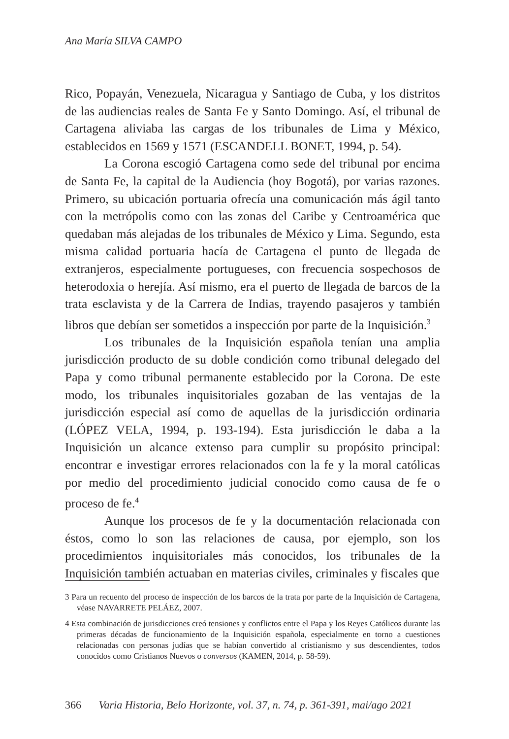Ana María SILVA CAMPO
Rico, Popayán, Venezuela, Nicaragua y Santiago de Cuba, y los distritos de las audiencias reales de Santa Fe y Santo Domingo. Así, el tribunal de Cartagena aliviaba las cargas de los tribunales de Lima y México, establecidos en 1569 y 1571 (ESCANDELL BONET, 1994, p. 54).
La Corona escogió Cartagena como sede del tribunal por encima de Santa Fe, la capital de la Audiencia (hoy Bogotá), por varias razones. Primero, su ubicación portuaria ofrecía una comunicación más ágil tanto con la metrópolis como con las zonas del Caribe y Centroamérica que quedaban más alejadas de los tribunales de México y Lima. Segundo, esta misma calidad portuaria hacía de Cartagena el punto de llegada de extranjeros, especialmente portugueses, con frecuencia sospechosos de heterodoxia o herejía. Así mismo, era el puerto de llegada de barcos de la trata esclavista y de la Carrera de Indias, trayendo pasajeros y también libros que debían ser sometidos a inspección por parte de la Inquisición.<sup>3</sup>
Los tribunales de la Inquisición española tenían una amplia jurisdicción producto de su doble condición como tribunal delegado del Papa y como tribunal permanente establecido por la Corona. De este modo, los tribunales inquisitoriales gozaban de las ventajas de la jurisdicción especial así como de aquellas de la jurisdicción ordinaria (LÓPEZ VELA, 1994, p. 193-194). Esta jurisdicción le daba a la Inquisición un alcance extenso para cumplir su propósito principal: encontrar e investigar errores relacionados con la fe y la moral católicas por medio del procedimiento judicial conocido como causa de fe o proceso de fe.<sup>4</sup>
Aunque los procesos de fe y la documentación relacionada con éstos, como lo son las relaciones de causa, por ejemplo, son los procedimientos inquisitoriales más conocidos, los tribunales de la Inquisición también actuaban en materias civiles, criminales y fiscales que
3 Para un recuento del proceso de inspección de los barcos de la trata por parte de la Inquisición de Cartagena, véase NAVARRETE PELÁEZ, 2007.
4 Esta combinación de jurisdicciones creó tensiones y conflictos entre el Papa y los Reyes Católicos durante las primeras décadas de funcionamiento de la Inquisición española, especialmente en torno a cuestiones relacionadas con personas judías que se habían convertido al cristianismo y sus descendientes, todos conocidos como Cristianos Nuevos o conversos (KAMEN, 2014, p. 58-59).
366 Varia Historia, Belo Horizonte, vol. 37, n. 74, p. 361-391, mai/ago 2021